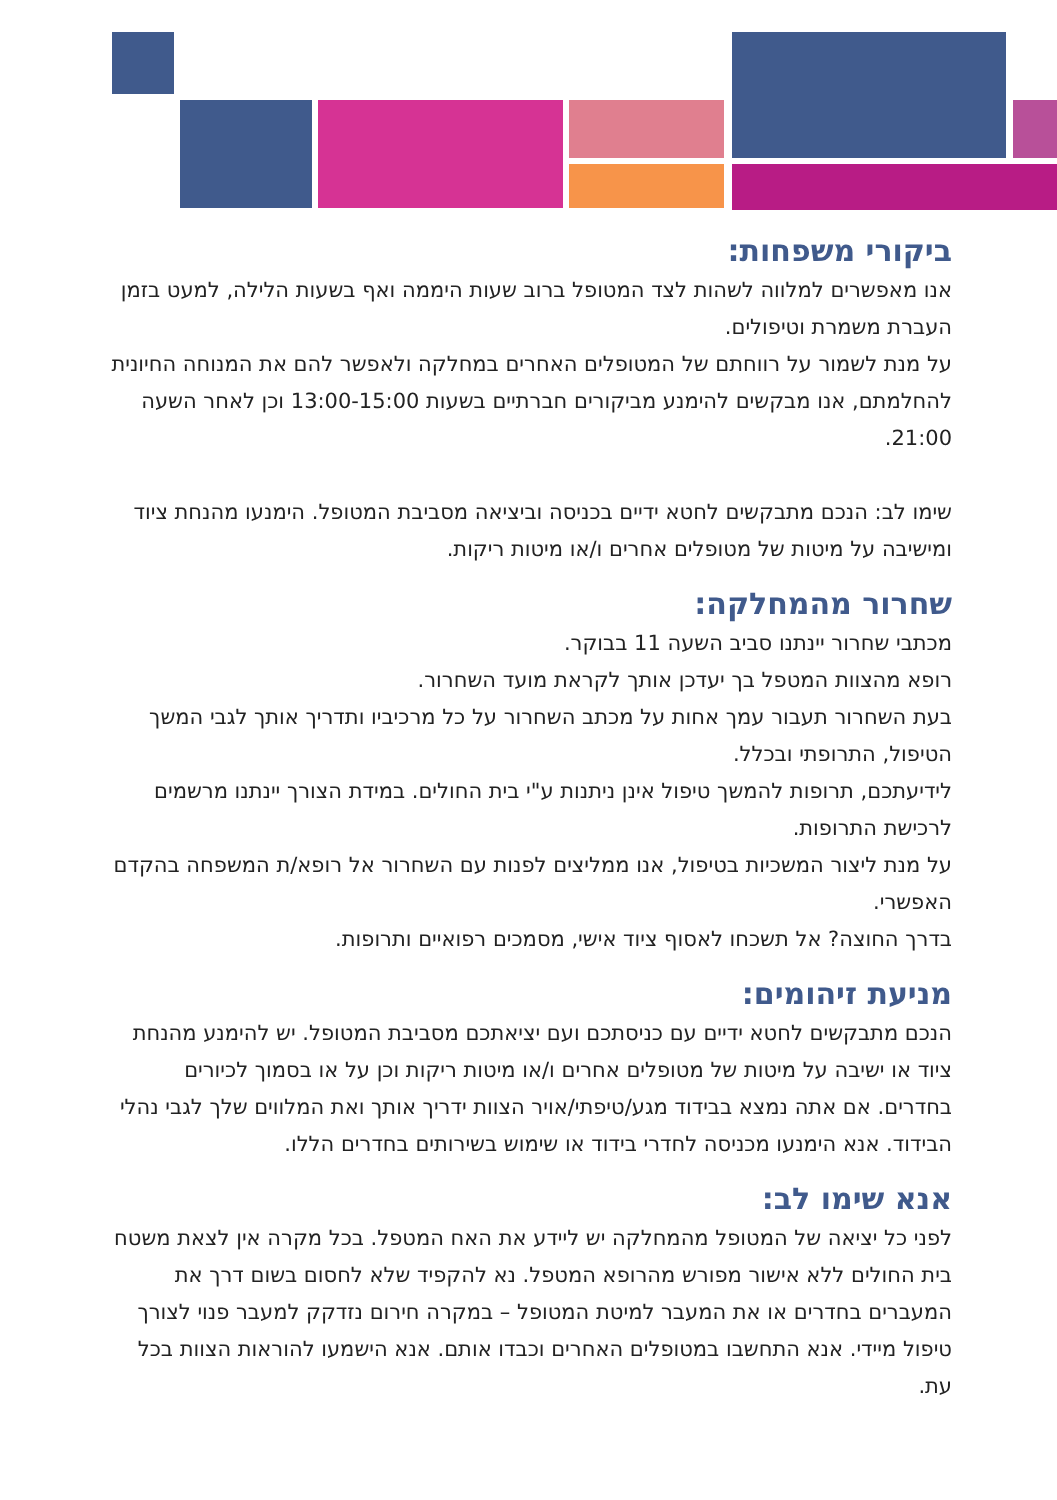ביקורי משפחות:
אנו מאפשרים למלווה לשהות לצד המטופל ברוב שעות היממה ואף בשעות הלילה, למעט בזמן העברת משמרת וטיפולים.
על מנת לשמור על רווחתם של המטופלים האחרים במחלקה ולאפשר להם את המנוחה החיונית להחלמתם, אנו מבקשים להימנע מביקורים חברתיים בשעות 13:00-15:00 וכן לאחר השעה 21:00.
שימו לב: הנכם מתבקשים לחטא ידיים בכניסה וביציאה מסביבת המטופל. הימנעו מהנחת ציוד ומישיבה על מיטות של מטופלים אחרים ו/או מיטות ריקות.
שחרור מהמחלקה:
מכתבי שחרור יינתנו סביב השעה 11 בבוקר.
רופא מהצוות המטפל בך יעדכן אותך לקראת מועד השחרור.
בעת השחרור תעבור עמך אחות על מכתב השחרור על כל מרכיביו ותדריך אותך לגבי המשך הטיפול, התרופתי ובכלל.
לידיעתכם, תרופות להמשך טיפול אינן ניתנות ע"י בית החולים. במידת הצורך יינתנו מרשמים לרכישת התרופות.
על מנת ליצור המשכיות בטיפול, אנו ממליצים לפנות עם השחרור אל רופא/ת המשפחה בהקדם האפשרי.
בדרך החוצה? אל תשכחו לאסוף ציוד אישי, מסמכים רפואיים ותרופות.
מניעת זיהומים:
הנכם מתבקשים לחטא ידיים עם כניסתכם ועם יציאתכם מסביבת המטופל. יש להימנע מהנחת ציוד או ישיבה על מיטות של מטופלים אחרים ו/או מיטות ריקות וכן על או בסמוך לכיורים בחדרים. אם אתה נמצא בבידוד מגע/טיפתי/אויר הצוות ידריך אותך ואת המלווים שלך לגבי נהלי הבידוד. אנא הימנעו מכניסה לחדרי בידוד או שימוש בשירותים בחדרים הללו.
אנא שימו לב:
לפני כל יציאה של המטופל מהמחלקה יש ליידע את האח המטפל. בכל מקרה אין לצאת משטח בית החולים ללא אישור מפורש מהרופא המטפל. נא להקפיד שלא לחסום בשום דרך את המעברים בחדרים או את המעבר למיטת המטופל – במקרה חירום נזדקק למעבר פנוי לצורך טיפול מיידי. אנא התחשבו במטופלים האחרים וכבדו אותם. אנא הישמעו להוראות הצוות בכל עת.